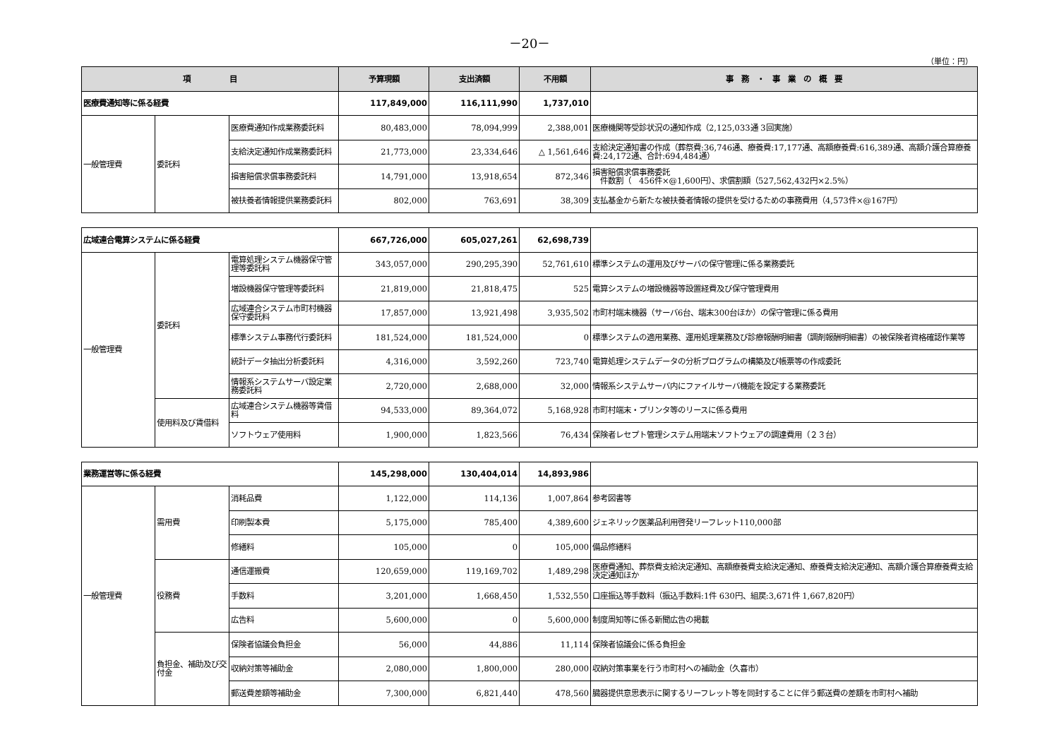－20－
（単位：円）
| 項 目 | | | 予算現額 | 支出済額 | 不用額 | 事 務 ・ 事 業 の 概 要 |
| --- | --- | --- | --- | --- | --- | --- |
| 医療費通知等に係る経費 | | | 117,849,000 | 116,111,990 | 1,737,010 | |
| 一般管理費 | 委託料 | 医療費通知作成業務委託料 | 80,483,000 | 78,094,999 | 2,388,001 | 医療機関等受診状況の通知作成（2,125,033通 3回実施） |
| | | 支給決定通知作成業務委託料 | 21,773,000 | 23,334,646 | △ 1,561,646 | 支給決定通知書の作成（葬祭費:36,746通、療養費:17,177通、高額療養費:616,389通、高額介護合算療養費:24,172通、合計:694,484通） |
| | | 損害賠償求償事務委託料 | 14,791,000 | 13,918,654 | 872,346 | 損害賠償求償事務委託 件数割（ 456件×@1,600円）、求償割額（527,562,432円×2.5%） |
| | | 被扶養者情報提供業務委託料 | 802,000 | 763,691 | 38,309 | 支払基金から新たな被扶養者情報の提供を受けるための事務費用（4,573件×@167円） |
| 広域連合電算システムに係る経費 | | | 667,726,000 | 605,027,261 | 62,698,739 | |
| 一般管理費 | 委託料 | 電算処理システム機器保守管理等委託料 | 343,057,000 | 290,295,390 | 52,761,610 | 標準システムの運用及びサーバの保守管理に係る業務委託 |
| | | 増設機器保守管理等委託料 | 21,819,000 | 21,818,475 | 525 | 電算システムの増設機器等設置経費及び保守管理費用 |
| | | 広域連合システム市町村機器保守委託料 | 17,857,000 | 13,921,498 | 3,935,502 | 市町村端末機器（サーバ6台、端末300台ほか）の保守管理に係る費用 |
| | | 標準システム事務代行委託料 | 181,524,000 | 181,524,000 | 0 | 標準システムの適用業務、運用処理業務及び診療報酬明細書（調剤報酬明細書）の被保険者資格確認作業等 |
| | | 統計データ抽出分析委託料 | 4,316,000 | 3,592,260 | 723,740 | 電算処理システムデータの分析プログラムの構築及び帳票等の作成委託 |
| | | 情報系システムサーバ設定業務委託料 | 2,720,000 | 2,688,000 | 32,000 | 情報系システムサーバ内にファイルサーバ機能を設定する業務委託 |
| | 使用料及び賃借料 | 広域連合システム機器等賃借料 | 94,533,000 | 89,364,072 | 5,168,928 | 市町村端末・プリンタ等のリースに係る費用 |
| | | ソフトウェア使用料 | 1,900,000 | 1,823,566 | 76,434 | 保険者レセプト管理システム用端末ソフトウェアの調達費用（２３台） |
| 業務運営等に係る経費 | | | 145,298,000 | 130,404,014 | 14,893,986 | |
| 一般管理費 | 需用費 | 消耗品費 | 1,122,000 | 114,136 | 1,007,864 | 参考図書等 |
| | | 印刷製本費 | 5,175,000 | 785,400 | 4,389,600 | ジェネリック医薬品利用啓発リーフレット110,000部 |
| | | 修繕料 | 105,000 | 0 | 105,000 | 備品修繕料 |
| | 役務費 | 通信運搬費 | 120,659,000 | 119,169,702 | 1,489,298 | 医療費通知、葬祭費支給決定通知、高額療養費支給決定通知、療養費支給決定通知、高額介護合算療養費支給決定通知ほか |
| | | 手数料 | 3,201,000 | 1,668,450 | 1,532,550 | 口座振込等手数料（振込手数料:1件 630円、組戻:3,671件 1,667,820円） |
| | | 広告料 | 5,600,000 | 0 | 5,600,000 | 制度周知等に係る新聞広告の掲載 |
| | 負担金、補助及び交付金 | 保険者協議会負担金 | 56,000 | 44,886 | 11,114 | 保険者協議会に係る負担金 |
| | | 収納対策等補助金 | 2,080,000 | 1,800,000 | 280,000 | 収納対策事業を行う市町村への補助金（久喜市） |
| | | 郵送費差額等補助金 | 7,300,000 | 6,821,440 | 478,560 | 臓器提供意思表示に関するリーフレット等を同封することに伴う郵送費の差額を市町村へ補助 |